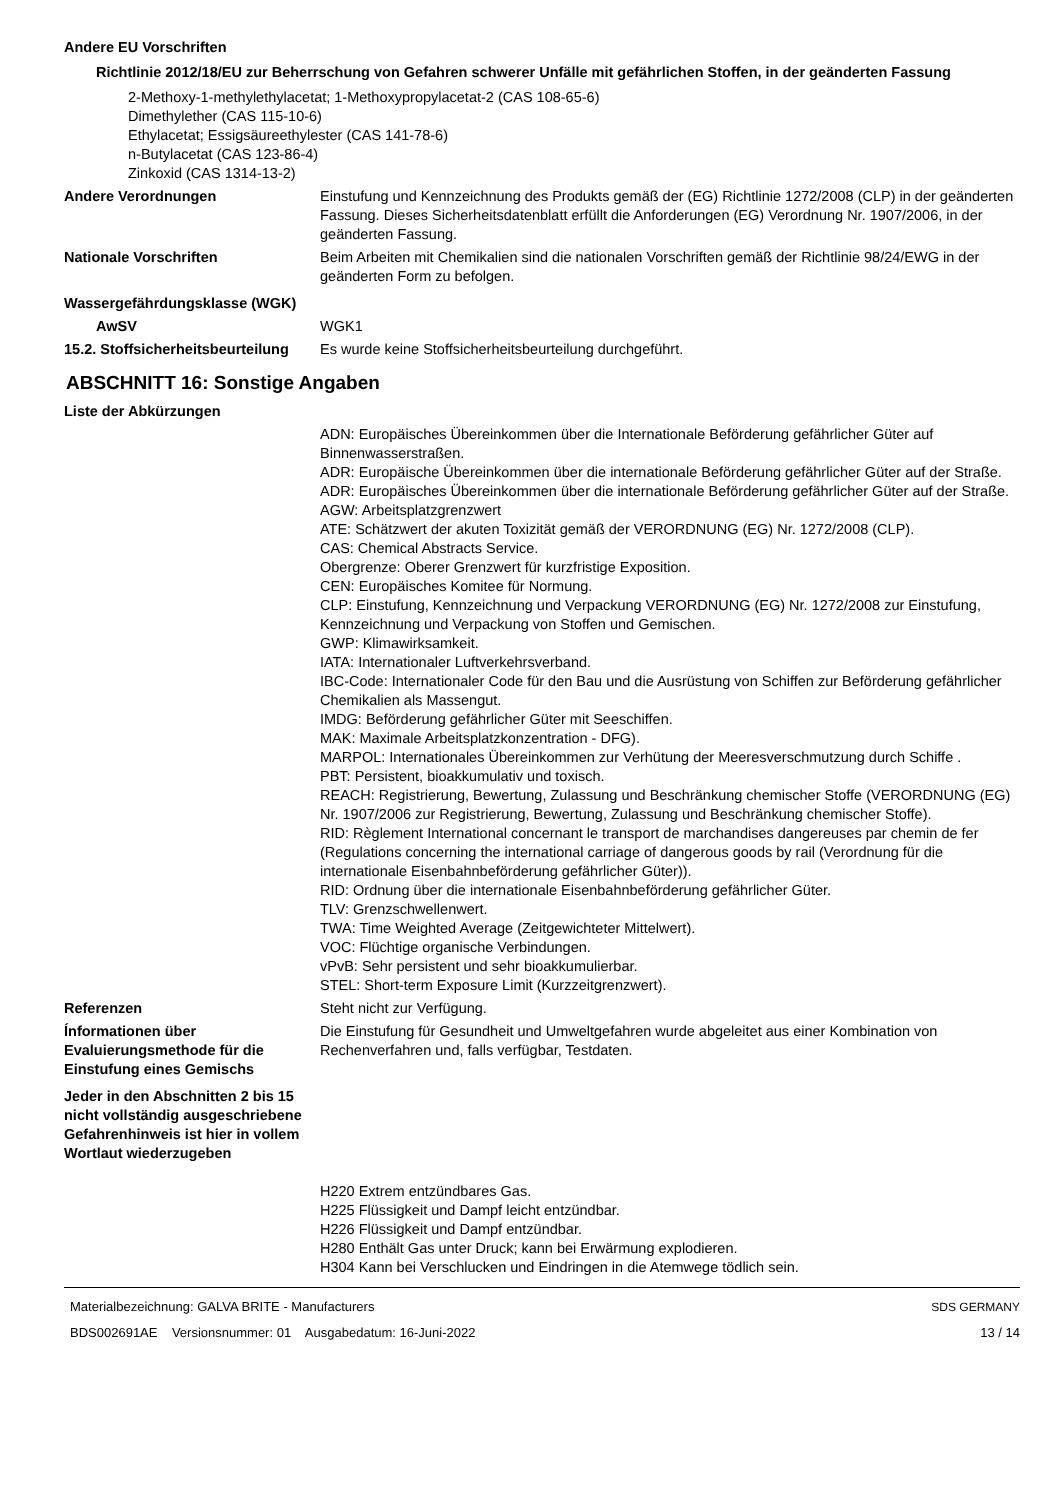Andere EU Vorschriften
Richtlinie 2012/18/EU zur Beherrschung von Gefahren schwerer Unfälle mit gefährlichen Stoffen, in der geänderten Fassung
2-Methoxy-1-methylethylacetat; 1-Methoxypropylacetat-2 (CAS 108-65-6)
Dimethylether (CAS 115-10-6)
Ethylacetat; Essigsäureethylester (CAS 141-78-6)
n-Butylacetat (CAS 123-86-4)
Zinkoxid (CAS 1314-13-2)
Andere Verordnungen Einstufung und Kennzeichnung des Produkts gemäß der (EG) Richtlinie 1272/2008 (CLP) in der geänderten Fassung. Dieses Sicherheitsdatenblatt erfüllt die Anforderungen (EG) Verordnung Nr. 1907/2006, in der geänderten Fassung.
Nationale Vorschriften Beim Arbeiten mit Chemikalien sind die nationalen Vorschriften gemäß der Richtlinie 98/24/EWG in der geänderten Form zu befolgen.
Wassergefährdungsklasse (WGK)
AwSV WGK1
15.2. Stoffsicherheitsbeurteilung
Es wurde keine Stoffsicherheitsbeurteilung durchgeführt.
ABSCHNITT 16: Sonstige Angaben
Liste der Abkürzungen
ADN: Europäisches Übereinkommen über die Internationale Beförderung gefährlicher Güter auf Binnenwasserstraßen.
ADR: Europäische Übereinkommen über die internationale Beförderung gefährlicher Güter auf der Straße.
ADR: Europäisches Übereinkommen über die internationale Beförderung gefährlicher Güter auf der Straße.
AGW: Arbeitsplatzgrenzwert
ATE: Schätzwert der akuten Toxizität gemäß der VERORDNUNG (EG) Nr. 1272/2008 (CLP).
CAS: Chemical Abstracts Service.
Obergrenze: Oberer Grenzwert für kurzfristige Exposition.
CEN: Europäisches Komitee für Normung.
CLP: Einstufung, Kennzeichnung und Verpackung VERORDNUNG (EG) Nr. 1272/2008 zur Einstufung, Kennzeichnung und Verpackung von Stoffen und Gemischen.
GWP: Klimawirksamkeit.
IATA: Internationaler Luftverkehrsverband.
IBC-Code: Internationaler Code für den Bau und die Ausrüstung von Schiffen zur Beförderung gefährlicher Chemikalien als Massengut.
IMDG: Beförderung gefährlicher Güter mit Seeschiffen.
MAK: Maximale Arbeitsplatzkonzentration - DFG).
MARPOL: Internationales Übereinkommen zur Verhütung der Meeresverschmutzung durch Schiffe .
PBT: Persistent, bioakkumulativ und toxisch.
REACH: Registrierung, Bewertung, Zulassung und Beschränkung chemischer Stoffe (VERORDNUNG (EG) Nr. 1907/2006 zur Registrierung, Bewertung, Zulassung und Beschränkung chemischer Stoffe).
RID: Règlement International concernant le transport de marchandises dangereuses par chemin de fer (Regulations concerning the international carriage of dangerous goods by rail (Verordnung für die internationale Eisenbahnbeförderung gefährlicher Güter)).
RID: Ordnung über die internationale Eisenbahnbeförderung gefährlicher Güter.
TLV: Grenzschwellenwert.
TWA: Time Weighted Average (Zeitgewichteter Mittelwert).
VOC: Flüchtige organische Verbindungen.
vPvB: Sehr persistent und sehr bioakkumulierbar.
STEL: Short-term Exposure Limit (Kurzzeitgrenzwert).
Referenzen Steht nicht zur Verfügung.
Ínformationen über Evaluierungsmethode für die Einstufung eines Gemischs
Die Einstufung für Gesundheit und Umweltgefahren wurde abgeleitet aus einer Kombination von Rechenverfahren und, falls verfügbar, Testdaten.
Jeder in den Abschnitten 2 bis 15 nicht vollständig ausgeschriebene Gefahrenhinweis ist hier in vollem Wortlaut wiederzugeben
H220 Extrem entzündbares Gas.
H225 Flüssigkeit und Dampf leicht entzündbar.
H226 Flüssigkeit und Dampf entzündbar.
H280 Enthält Gas unter Druck; kann bei Erwärmung explodieren.
H304 Kann bei Verschlucken und Eindringen in die Atemwege tödlich sein.
Materialbezeichnung: GALVA BRITE - Manufacturers
BDS002691AE Versionsnummer: 01 Ausgabedatum: 16-Juni-2022
SDS GERMANY
13 / 14